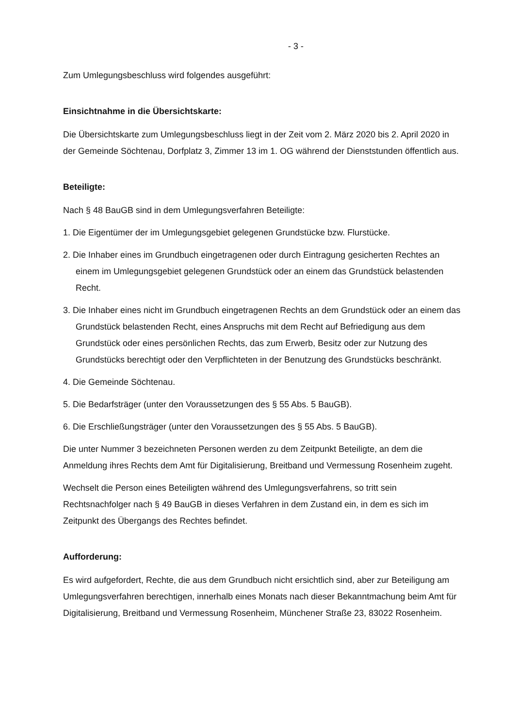- 3 -
Zum Umlegungsbeschluss wird folgendes ausgeführt:
Einsichtnahme in die Übersichtskarte:
Die Übersichtskarte zum Umlegungsbeschluss liegt in der Zeit vom 2. März 2020 bis 2. April 2020 in der Gemeinde Söchtenau, Dorfplatz 3, Zimmer 13 im 1. OG während der Dienststunden öffentlich aus.
Beteiligte:
Nach § 48 BauGB sind in dem Umlegungsverfahren Beteiligte:
1. Die Eigentümer der im Umlegungsgebiet gelegenen Grundstücke bzw. Flurstücke.
2. Die Inhaber eines im Grundbuch eingetragenen oder durch Eintragung gesicherten Rechtes an einem im Umlegungsgebiet gelegenen Grundstück oder an einem das Grundstück belastenden Recht.
3. Die Inhaber eines nicht im Grundbuch eingetragenen Rechts an dem Grundstück oder an einem das Grundstück belastenden Recht, eines Anspruchs mit dem Recht auf Befriedigung aus dem Grundstück oder eines persönlichen Rechts, das zum Erwerb, Besitz oder zur Nutzung des Grundstücks berechtigt oder den Verpflichteten in der Benutzung des Grundstücks beschränkt.
4. Die Gemeinde Söchtenau.
5. Die Bedarfsträger (unter den Voraussetzungen des § 55 Abs. 5 BauGB).
6. Die Erschließungsträger (unter den Voraussetzungen des § 55 Abs. 5 BauGB).
Die unter Nummer 3 bezeichneten Personen werden zu dem Zeitpunkt Beteiligte, an dem die Anmeldung ihres Rechts dem Amt für Digitalisierung, Breitband und Vermessung Rosenheim zugeht.
Wechselt die Person eines Beteiligten während des Umlegungsverfahrens, so tritt sein Rechtsnachfolger nach § 49 BauGB in dieses Verfahren in dem Zustand ein, in dem es sich im Zeitpunkt des Übergangs des Rechtes befindet.
Aufforderung:
Es wird aufgefordert, Rechte, die aus dem Grundbuch nicht ersichtlich sind, aber zur Beteiligung am Umlegungsverfahren berechtigen, innerhalb eines Monats nach dieser Bekanntmachung beim Amt für Digitalisierung, Breitband und Vermessung Rosenheim, Münchener Straße 23, 83022 Rosenheim.